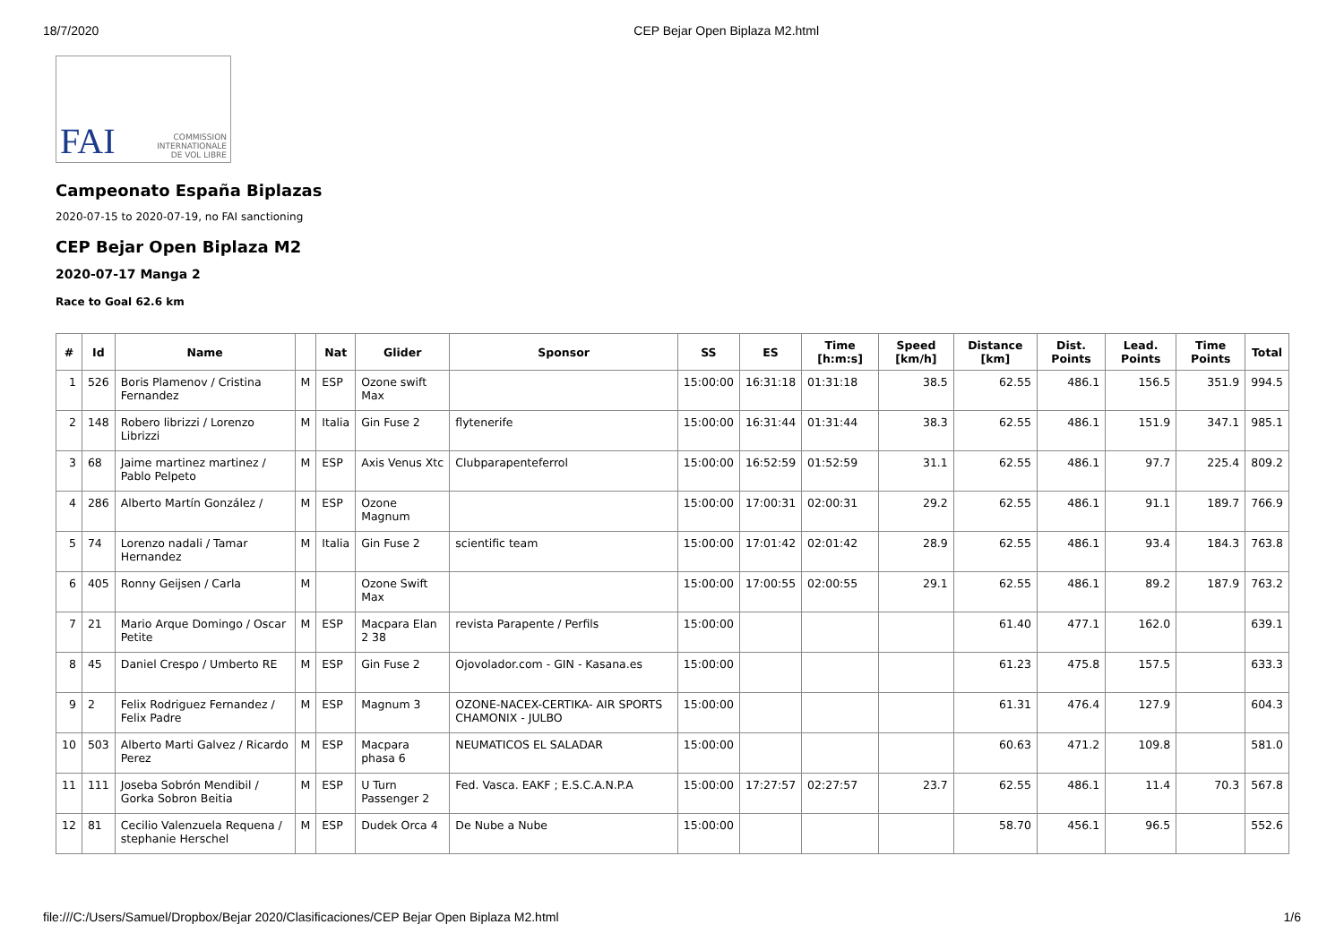18/7/2020 CEP Bejar Open Biplaza M2.html
FAI COMMISSION
INTERNATIONALE
DE VOL LIBRE
Campeonato España Biplazas
2020-07-15 to 2020-07-19, no FAI sanctioning
CEP Bejar Open Biplaza M2
2020-07-17 Manga 2
Race to Goal 62.6 km
| # | Id | Name | | Nat | Glider | Sponsor | SS | ES | Time [h:m:s] | Speed [km/h] | Distance [km] | Dist. Points | Lead. Points | Time Points | Total |
| --- | --- | --- | --- | --- | --- | --- | --- | --- | --- | --- | --- | --- | --- | --- | --- |
| 1 | 526 | Boris Plamenov / Cristina Fernandez | M | ESP | Ozone swift Max | | 15:00:00 | 16:31:18 | 01:31:18 | 38.5 | 62.55 | 486.1 | 156.5 | 351.9 | 994.5 |
| 2 | 148 | Robero librizzi / Lorenzo Librizzi | M | Italia | Gin Fuse 2 | flytenerife | 15:00:00 | 16:31:44 | 01:31:44 | 38.3 | 62.55 | 486.1 | 151.9 | 347.1 | 985.1 |
| 3 | 68 | Jaime martinez martinez / Pablo Pelpeto | M | ESP | Axis Venus Xtc | Clubparapenteferrol | 15:00:00 | 16:52:59 | 01:52:59 | 31.1 | 62.55 | 486.1 | 97.7 | 225.4 | 809.2 |
| 4 | 286 | Alberto Martín González / | M | ESP | Ozone Magnum | | 15:00:00 | 17:00:31 | 02:00:31 | 29.2 | 62.55 | 486.1 | 91.1 | 189.7 | 766.9 |
| 5 | 74 | Lorenzo nadali / Tamar Hernandez | M | Italia | Gin Fuse 2 | scientific team | 15:00:00 | 17:01:42 | 02:01:42 | 28.9 | 62.55 | 486.1 | 93.4 | 184.3 | 763.8 |
| 6 | 405 | Ronny Geijsen / Carla | M | | Ozone Swift Max | | 15:00:00 | 17:00:55 | 02:00:55 | 29.1 | 62.55 | 486.1 | 89.2 | 187.9 | 763.2 |
| 7 | 21 | Mario Arque Domingo / Oscar Petite | M | ESP | Macpara Elan 2 38 | revista Parapente / Perfils | 15:00:00 | | | | 61.40 | 477.1 | 162.0 | | 639.1 |
| 8 | 45 | Daniel Crespo / Umberto RE | M | ESP | Gin Fuse 2 | Ojovolador.com - GIN - Kasana.es | 15:00:00 | | | | 61.23 | 475.8 | 157.5 | | 633.3 |
| 9 | 2 | Felix Rodriguez Fernandez / Felix Padre | M | ESP | Magnum 3 | OZONE-NACEX-CERTIKA- AIR SPORTS CHAMONIX - JULBO | 15:00:00 | | | | 61.31 | 476.4 | 127.9 | | 604.3 |
| 10 | 503 | Alberto Marti Galvez / Ricardo Perez | M | ESP | Macpara phasa 6 | NEUMATICOS EL SALADAR | 15:00:00 | | | | 60.63 | 471.2 | 109.8 | | 581.0 |
| 11 | 111 | Joseba Sobrón Mendibil / Gorka Sobron Beitia | M | ESP | U Turn Passenger 2 | Fed. Vasca. EAKF ; E.S.C.A.N.P.A | 15:00:00 | 17:27:57 | 02:27:57 | 23.7 | 62.55 | 486.1 | 11.4 | 70.3 | 567.8 |
| 12 | 81 | Cecilio Valenzuela Requena / stephanie Herschel | M | ESP | Dudek Orca 4 | De Nube a Nube | 15:00:00 | | | | 58.70 | 456.1 | 96.5 | | 552.6 |
file:///C:/Users/Samuel/Dropbox/Bejar 2020/Clasificaciones/CEP Bejar Open Biplaza M2.html 1/6